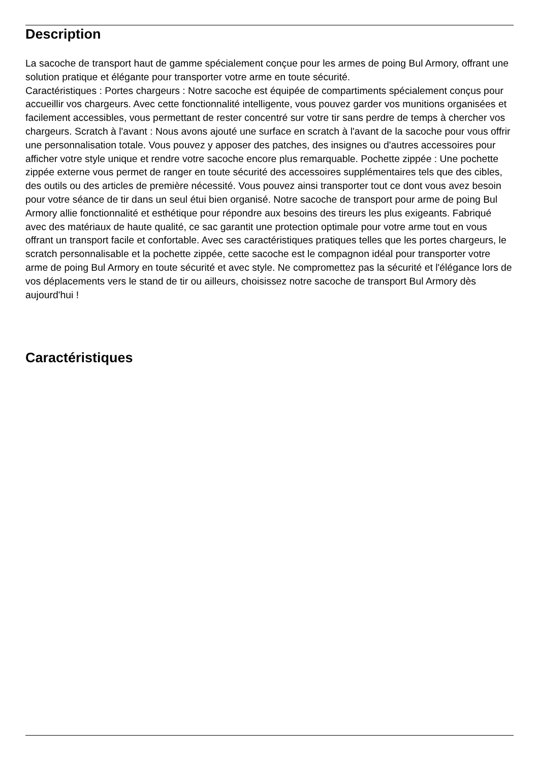Description
La sacoche de transport haut de gamme spécialement conçue pour les armes de poing Bul Armory, offrant une solution pratique et élégante pour transporter votre arme en toute sécurité.
Caractéristiques : Portes chargeurs : Notre sacoche est équipée de compartiments spécialement conçus pour accueillir vos chargeurs. Avec cette fonctionnalité intelligente, vous pouvez garder vos munitions organisées et facilement accessibles, vous permettant de rester concentré sur votre tir sans perdre de temps à chercher vos chargeurs. Scratch à l'avant : Nous avons ajouté une surface en scratch à l'avant de la sacoche pour vous offrir une personnalisation totale. Vous pouvez y apposer des patches, des insignes ou d'autres accessoires pour afficher votre style unique et rendre votre sacoche encore plus remarquable. Pochette zippée : Une pochette zippée externe vous permet de ranger en toute sécurité des accessoires supplémentaires tels que des cibles, des outils ou des articles de première nécessité. Vous pouvez ainsi transporter tout ce dont vous avez besoin pour votre séance de tir dans un seul étui bien organisé. Notre sacoche de transport pour arme de poing Bul Armory allie fonctionnalité et esthétique pour répondre aux besoins des tireurs les plus exigeants. Fabriqué avec des matériaux de haute qualité, ce sac garantit une protection optimale pour votre arme tout en vous offrant un transport facile et confortable. Avec ses caractéristiques pratiques telles que les portes chargeurs, le scratch personnalisable et la pochette zippée, cette sacoche est le compagnon idéal pour transporter votre arme de poing Bul Armory en toute sécurité et avec style. Ne compromettez pas la sécurité et l'élégance lors de vos déplacements vers le stand de tir ou ailleurs, choisissez notre sacoche de transport Bul Armory dès aujourd'hui !
Caractéristiques